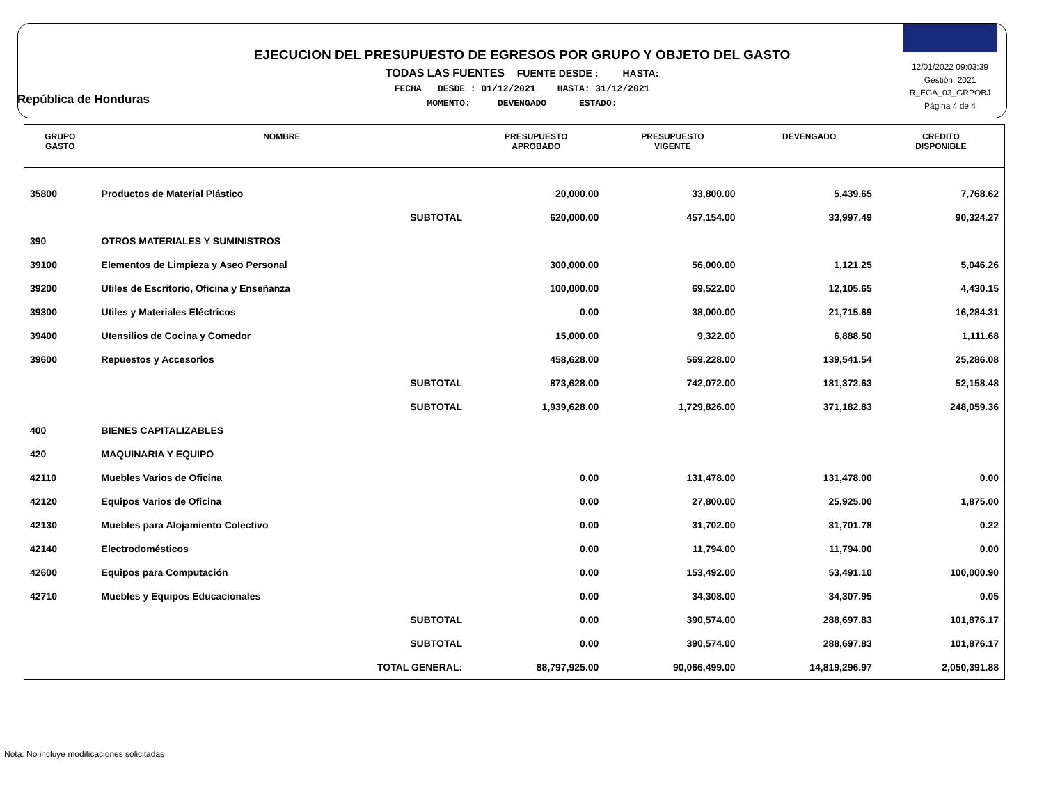República de Honduras
EJECUCION DEL PRESUPUESTO DE EGRESOS POR GRUPO Y OBJETO DEL GASTO
TODAS LAS FUENTES FUENTE DESDE : HASTA:
FECHA DESDE : 01/12/2021 HASTA: 31/12/2021
MOMENTO: DEVENGADO ESTADO:
12/01/2022 09:03:39
Gestión: 2021
R_EGA_03_GRPOBJ
Página 4 de 4
| GRUPO GASTO | NOMBRE | PRESUPUESTO APROBADO | PRESUPUESTO VIGENTE | DEVENGADO | CREDITO DISPONIBLE |
| --- | --- | --- | --- | --- | --- |
| 35800 | Productos de Material Plástico | 20,000.00 | 33,800.00 | 5,439.65 | 7,768.62 |
| | SUBTOTAL | 620,000.00 | 457,154.00 | 33,997.49 | 90,324.27 |
| 390 | OTROS MATERIALES Y SUMINISTROS | | | | |
| 39100 | Elementos de Limpieza y Aseo Personal | 300,000.00 | 56,000.00 | 1,121.25 | 5,046.26 |
| 39200 | Utiles de Escritorio, Oficina y Enseñanza | 100,000.00 | 69,522.00 | 12,105.65 | 4,430.15 |
| 39300 | Utiles y Materiales Eléctricos | 0.00 | 38,000.00 | 21,715.69 | 16,284.31 |
| 39400 | Utensilios de Cocina y Comedor | 15,000.00 | 9,322.00 | 6,888.50 | 1,111.68 |
| 39600 | Repuestos y Accesorios | 458,628.00 | 569,228.00 | 139,541.54 | 25,286.08 |
| | SUBTOTAL | 873,628.00 | 742,072.00 | 181,372.63 | 52,158.48 |
| | SUBTOTAL | 1,939,628.00 | 1,729,826.00 | 371,182.83 | 248,059.36 |
| 400 | BIENES CAPITALIZABLES | | | | |
| 420 | MAQUINARIA Y EQUIPO | | | | |
| 42110 | Muebles Varios de Oficina | 0.00 | 131,478.00 | 131,478.00 | 0.00 |
| 42120 | Equipos Varios de Oficina | 0.00 | 27,800.00 | 25,925.00 | 1,875.00 |
| 42130 | Muebles para Alojamiento Colectivo | 0.00 | 31,702.00 | 31,701.78 | 0.22 |
| 42140 | Electrodomésticos | 0.00 | 11,794.00 | 11,794.00 | 0.00 |
| 42600 | Equipos para Computación | 0.00 | 153,492.00 | 53,491.10 | 100,000.90 |
| 42710 | Muebles y Equipos Educacionales | 0.00 | 34,308.00 | 34,307.95 | 0.05 |
| | SUBTOTAL | 0.00 | 390,574.00 | 288,697.83 | 101,876.17 |
| | SUBTOTAL | 0.00 | 390,574.00 | 288,697.83 | 101,876.17 |
| | TOTAL GENERAL: | 88,797,925.00 | 90,066,499.00 | 14,819,296.97 | 2,050,391.88 |
Nota: No incluye modificaciones solicitadas